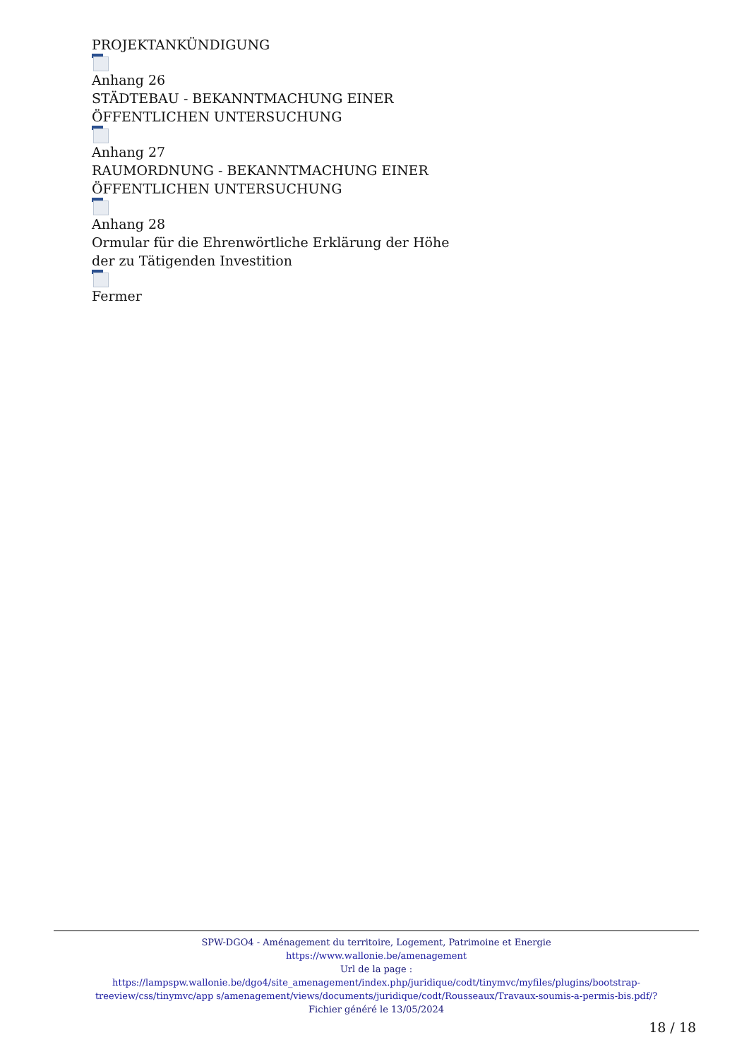PROJEKTANKÜNDIGUNG
Anhang 26
STÄDTEBAU - BEKANNTMACHUNG EINER
ÖFFENTLICHEN UNTERSUCHUNG
Anhang 27
RAUMORDNUNG - BEKANNTMACHUNG EINER
ÖFFENTLICHEN UNTERSUCHUNG
Anhang 28
Ormular für die Ehrenwörtliche Erklärung der Höhe
der zu Tätigenden Investition
Fermer
SPW-DGO4 - Aménagement du territoire, Logement, Patrimoine et Energie
https://www.wallonie.be/amenagement
Url de la page :
https://lampspw.wallonie.be/dgo4/site_amenagement/index.php/juridique/codt/tinymvc/myfiles/plugins/bootstrap-treeview/css/tinymvc/app s/amenagement/views/documents/juridique/codt/Rousseaux/Travaux-soumis-a-permis-bis.pdf/?
Fichier généré le 13/05/2024
18 / 18